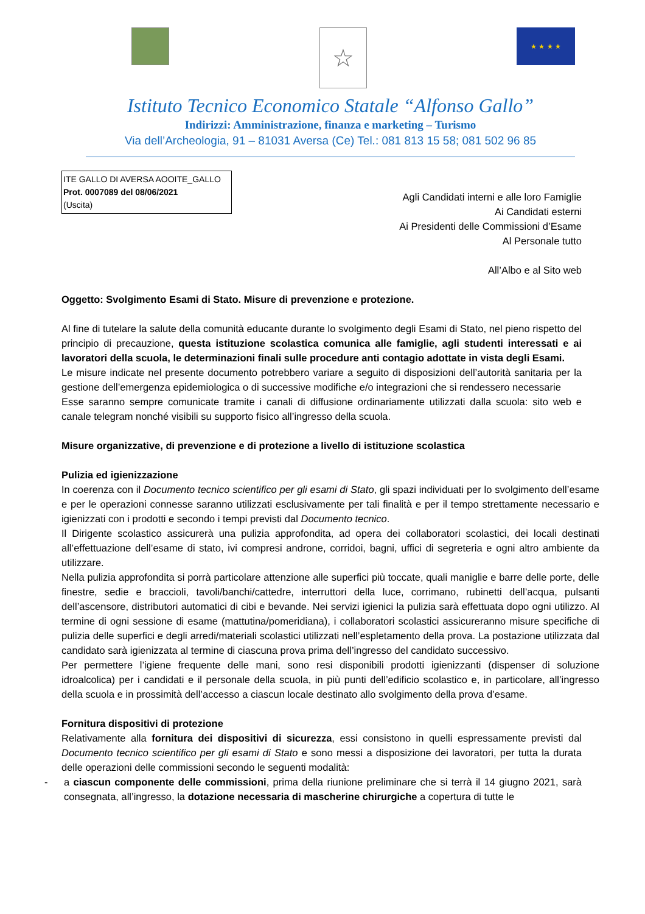☆
★ ★ ★ ★
Istituto Tecnico Economico Statale “Alfonso Gallo”
Indirizzi: Amministrazione, finanza e marketing – Turismo
Via dell’Archeologia, 91 – 81031 Aversa (Ce) Tel.: 081 813 15 58; 081 502 96 85
ITE GALLO DI AVERSA AOOITE_GALLO
Prot. 0007089 del 08/06/2021
(Uscita)
Agli Candidati interni e alle loro Famiglie
Ai Candidati esterni
Ai Presidenti delle Commissioni d’Esame
Al Personale tutto
All’Albo e al Sito web
Oggetto: Svolgimento Esami di Stato. Misure di prevenzione e protezione.
Al fine di tutelare la salute della comunità educante durante lo svolgimento degli Esami di Stato, nel pieno rispetto del principio di precauzione, questa istituzione scolastica comunica alle famiglie, agli studenti interessati e ai lavoratori della scuola, le determinazioni finali sulle procedure anti contagio adottate in vista degli Esami.
Le misure indicate nel presente documento potrebbero variare a seguito di disposizioni dell’autorità sanitaria per la gestione dell’emergenza epidemiologica o di successive modifiche e/o integrazioni che si rendessero necessarie
Esse saranno sempre comunicate tramite i canali di diffusione ordinariamente utilizzati dalla scuola: sito web e canale telegram nonché visibili su supporto fisico all’ingresso della scuola.
Misure organizzative, di prevenzione e di protezione a livello di istituzione scolastica
Pulizia ed igienizzazione
In coerenza con il Documento tecnico scientifico per gli esami di Stato, gli spazi individuati per lo svolgimento dell’esame e per le operazioni connesse saranno utilizzati esclusivamente per tali finalità e per il tempo strettamente necessario e igienizzati con i prodotti e secondo i tempi previsti dal Documento tecnico.
Il Dirigente scolastico assicurerà una pulizia approfondita, ad opera dei collaboratori scolastici, dei locali destinati all’effettuazione dell’esame di stato, ivi compresi androne, corridoi, bagni, uffici di segreteria e ogni altro ambiente da utilizzare.
Nella pulizia approfondita si porrà particolare attenzione alle superfici più toccate, quali maniglie e barre delle porte, delle finestre, sedie e braccioli, tavoli/banchi/cattedre, interruttori della luce, corrimano, rubinetti dell’acqua, pulsanti dell’ascensore, distributori automatici di cibi e bevande. Nei servizi igienici la pulizia sarà effettuata dopo ogni utilizzo. Al termine di ogni sessione di esame (mattutina/pomeridiana), i collaboratori scolastici assicureranno misure specifiche di pulizia delle superfici e degli arredi/materiali scolastici utilizzati nell’espletamento della prova. La postazione utilizzata dal candidato sarà igienizzata al termine di ciascuna prova prima dell’ingresso del candidato successivo.
Per permettere l’igiene frequente delle mani, sono resi disponibili prodotti igienizzanti (dispenser di soluzione idroalcolica) per i candidati e il personale della scuola, in più punti dell’edificio scolastico e, in particolare, all’ingresso della scuola e in prossimità dell’accesso a ciascun locale destinato allo svolgimento della prova d’esame.
Fornitura dispositivi di protezione
Relativamente alla fornitura dei dispositivi di sicurezza, essi consistono in quelli espressamente previsti dal Documento tecnico scientifico per gli esami di Stato e sono messi a disposizione dei lavoratori, per tutta la durata delle operazioni delle commissioni secondo le seguenti modalità:
- a ciascun componente delle commissioni, prima della riunione preliminare che si terrà il 14 giugno 2021, sarà consegnata, all’ingresso, la dotazione necessaria di mascherine chirurgiche a copertura di tutte le